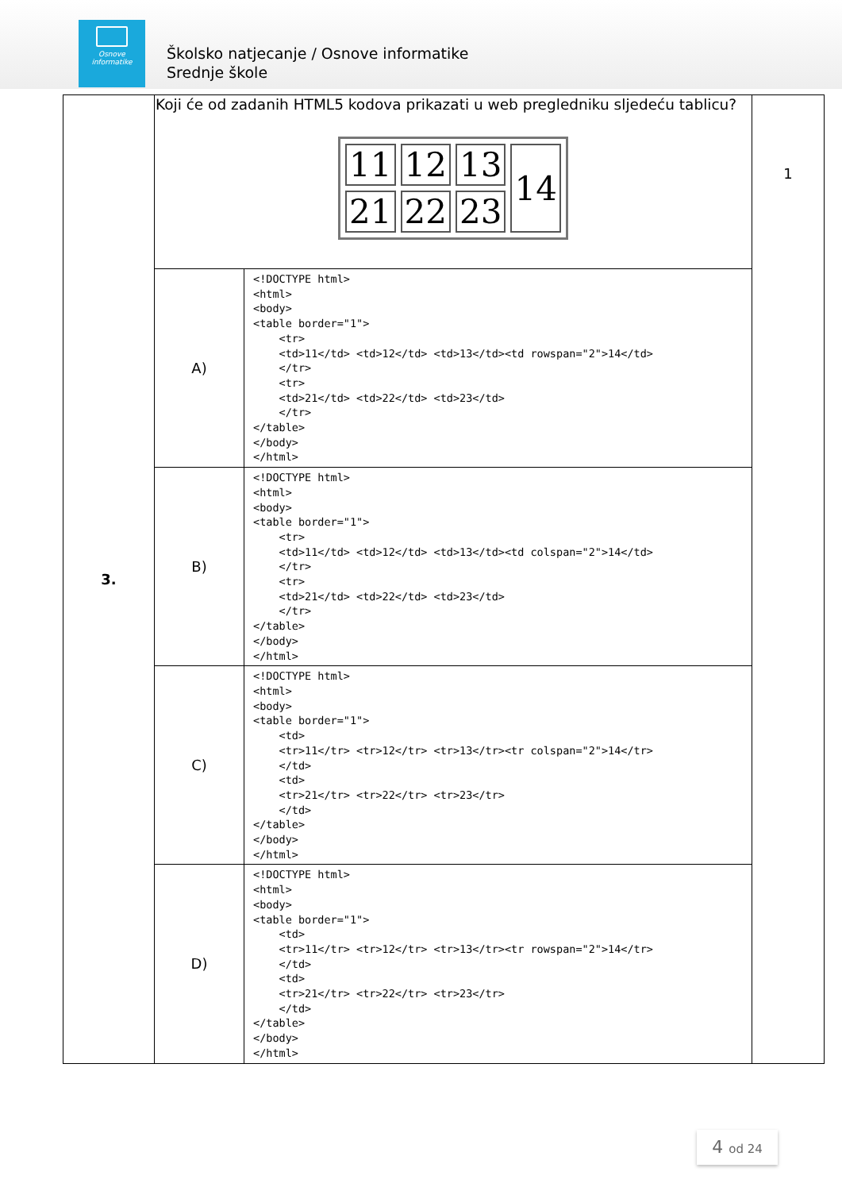Osnove
informatike
Školsko natjecanje / Osnove informatike
Srednje škole
| 3. | Koji će od zadanih HTML5 kodova prikazati u web pregledniku sljedeću tablicu? / 11 / 12 / 13 / 14 / / 21 / 22 / 23 / / | | 1 |
| | A) | <!DOCTYPE html> <html> <body> <table border="1"> <tr> <td>11</td> <td>12</td> <td>13</td><td rowspan="2">14</td> </tr> <tr> <td>21</td> <td>22</td> <td>23</td> </tr> </table> </body> </html> | |
| | B) | <!DOCTYPE html> <html> <body> <table border="1"> <tr> <td>11</td> <td>12</td> <td>13</td><td colspan="2">14</td> </tr> <tr> <td>21</td> <td>22</td> <td>23</td> </tr> </table> </body> </html> | |
| | C) | <!DOCTYPE html> <html> <body> <table border="1"> <td> <tr>11</tr> <tr>12</tr> <tr>13</tr><tr colspan="2">14</tr> </td> <td> <tr>21</tr> <tr>22</tr> <tr>23</tr> </td> </table> </body> </html> | |
| | D) | <!DOCTYPE html> <html> <body> <table border="1"> <td> <tr>11</tr> <tr>12</tr> <tr>13</tr><tr rowspan="2">14</tr> </td> <td> <tr>21</tr> <tr>22</tr> <tr>23</tr> </td> </table> </body> </html> | |
4 od 24